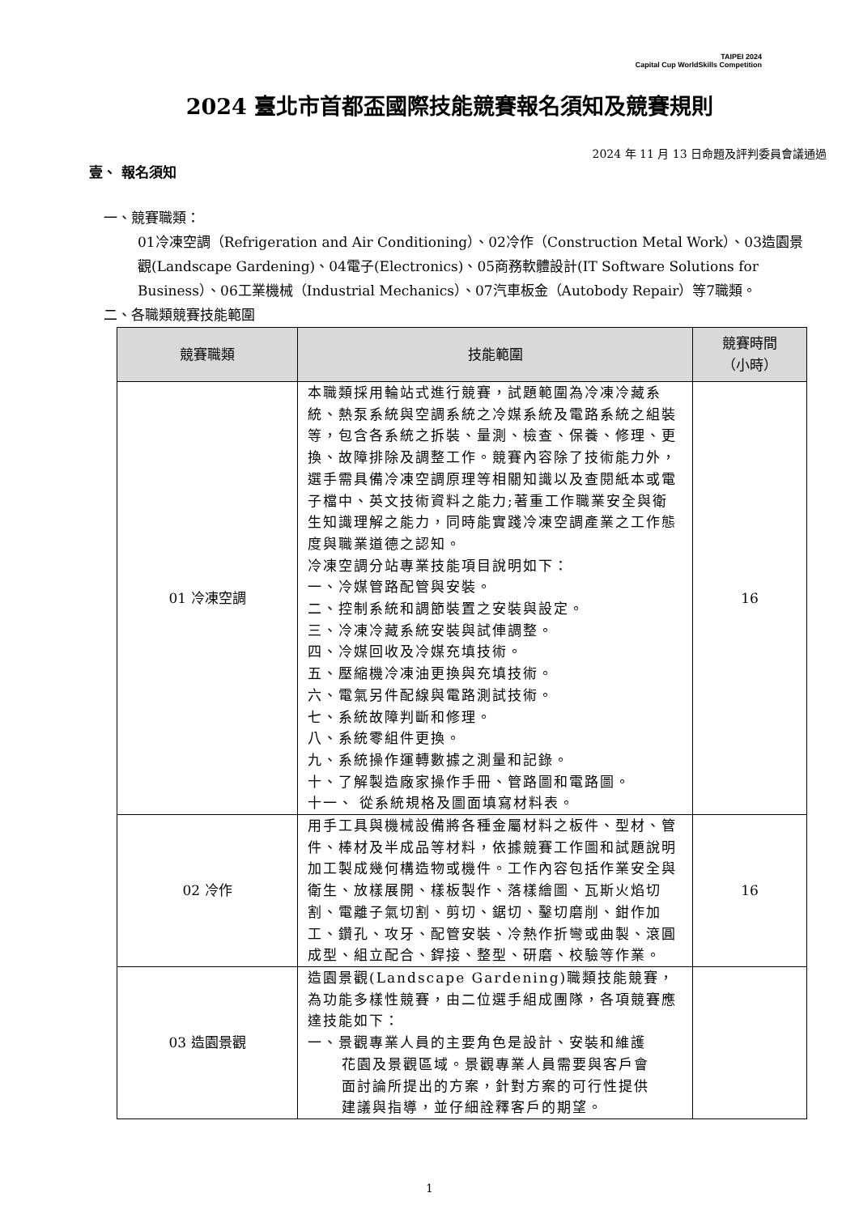TAIPEI 2024
Capital Cup WorldSkills Competition
2024 臺北市首都盃國際技能競賽報名須知及競賽規則
2024 年 11 月 13 日命題及評判委員會議通過
壹、 報名須知
一、競賽職類：
01冷凍空調（Refrigeration and Air Conditioning）、02冷作（Construction Metal Work）、03造園景觀(Landscape Gardening)、04電子(Electronics)、05商務軟體設計(IT Software Solutions for Business）、06工業機械（Industrial Mechanics）、07汽車板金（Autobody Repair）等7職類。
二、各職類競賽技能範圍
| 競賽職類 | 技能範圍 | 競賽時間 （小時） |
| --- | --- | --- |
| 01 冷凍空調 | 本職類採用輪站式進行競賽，試題範圍為冷凍冷藏系統、熱泵系統與空調系統之冷媒系統及電路系統之組裝等，包含各系統之拆裝、量測、檢查、保養、修理、更換、故障排除及調整工作。競賽內容除了技術能力外，選手需具備冷凍空調原理等相關知識以及查閱紙本或電子檔中、英文技術資料之能力;著重工作職業安全與衛生知識理解之能力，同時能實踐冷凍空調產業之工作態度與職業道德之認知。 冷凍空調分站專業技能項目說明如下： 一、冷媒管路配管與安裝。 二、控制系統和調節裝置之安裝與設定。 三、冷凍冷藏系統安裝與試俥調整。 四、冷媒回收及冷媒充填技術。 五、壓縮機冷凍油更換與充填技術。 六、電氣另件配線與電路測試技術。 七、系統故障判斷和修理。 八、系統零組件更換。 九、系統操作運轉數據之測量和記錄。 十、了解製造廠家操作手冊、管路圖和電路圖。 十一、 從系統規格及圖面填寫材料表。 | 16 |
| 02 冷作 | 用手工具與機械設備將各種金屬材料之板件、型材、管件、棒材及半成品等材料，依據競賽工作圖和試題說明加工製成幾何構造物或機件。工作內容包括作業安全與衛生、放樣展開、樣板製作、落樣繪圖、瓦斯火焰切割、電離子氣切割、剪切、鋸切、鑿切磨削、鉗作加工、鑽孔、攻牙、配管安裝、冷熱作折彎或曲製、滾圓成型、組立配合、銲接、整型、研磨、校驗等作業。 | 16 |
| 03 造園景觀 | 造園景觀(Landscape Gardening)職類技能競賽，為功能多樣性競賽，由二位選手組成團隊，各項競賽應達技能如下： 一、景觀專業人員的主要角色是設計、安裝和維護 花園及景觀區域。景觀專業人員需要與客戶會 面討論所提出的方案，針對方案的可行性提供 建議與指導，並仔細詮釋客戶的期望。 | |
1